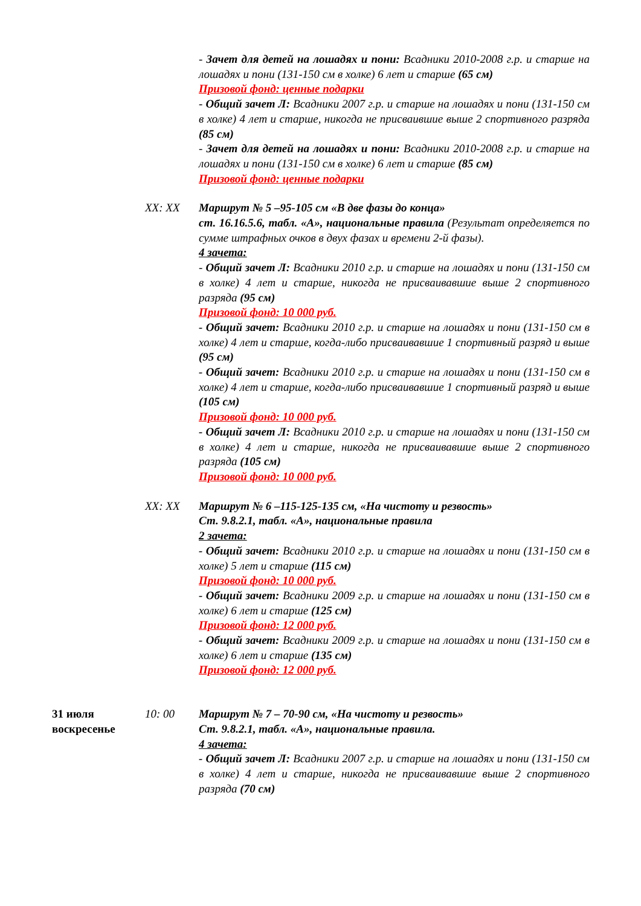- Зачет для детей на лошадях и пони: Всадники 2010-2008 г.р. и старше на лошадях и пони (131-150 см в холке) 6 лет и старше (65 см)
Призовой фонд: ценные подарки
- Общий зачет Л: Всадники 2007 г.р. и старше на лошадях и пони (131-150 см в холке) 4 лет и старше, никогда не присваившие выше 2 спортивного разряда (85 см)
- Зачет для детей на лошадях и пони: Всадники 2010-2008 г.р. и старше на лошадях и пони (131-150 см в холке) 6 лет и старше (85 см)
Призовой фонд: ценные подарки
XX: XX Маршрут № 5 –95-105 см «В две фазы до конца»
ст. 16.16.5.6, табл. «А», национальные правила (Результат определяется по сумме штрафных очков в двух фазах и времени 2-й фазы).
4 зачета:
- Общий зачет Л: Всадники 2010 г.р. и старше на лошадях и пони (131-150 см в холке) 4 лет и старше, никогда не присваивавшие выше 2 спортивного разряда (95 см)
Призовой фонд: 10 000 руб.
- Общий зачет: Всадники 2010 г.р. и старше на лошадях и пони (131-150 см в холке) 4 лет и старше, когда-либо присваивавшие 1 спортивный разряд и выше (95 см)
- Общий зачет: Всадники 2010 г.р. и старше на лошадях и пони (131-150 см в холке) 4 лет и старше, когда-либо присваивавшие 1 спортивный разряд и выше (105 см)
Призовой фонд: 10 000 руб.
- Общий зачет Л: Всадники 2010 г.р. и старше на лошадях и пони (131-150 см в холке) 4 лет и старше, никогда не присваивавшие выше 2 спортивного разряда (105 см)
Призовой фонд: 10 000 руб.
XX: XX Маршрут № 6 –115-125-135 см, «На чистоту и резвость»
Ст. 9.8.2.1, табл. «А», национальные правила
2 зачета:
- Общий зачет: Всадники 2010 г.р. и старше на лошадях и пони (131-150 см в холке) 5 лет и старше (115 см)
Призовой фонд: 10 000 руб.
- Общий зачет: Всадники 2009 г.р. и старше на лошадях и пони (131-150 см в холке) 6 лет и старше (125 см)
Призовой фонд: 12 000 руб.
- Общий зачет: Всадники 2009 г.р. и старше на лошадях и пони (131-150 см в холке) 6 лет и старше (135 см)
Призовой фонд: 12 000 руб.
31 июля
воскресенье
10: 00 Маршрут № 7 – 70-90 см, «На чистоту и резвость»
Ст. 9.8.2.1, табл. «А», национальные правила.
4 зачета:
- Общий зачет Л: Всадники 2007 г.р. и старше на лошадях и пони (131-150 см в холке) 4 лет и старше, никогда не присваивавшие выше 2 спортивного разряда (70 см)